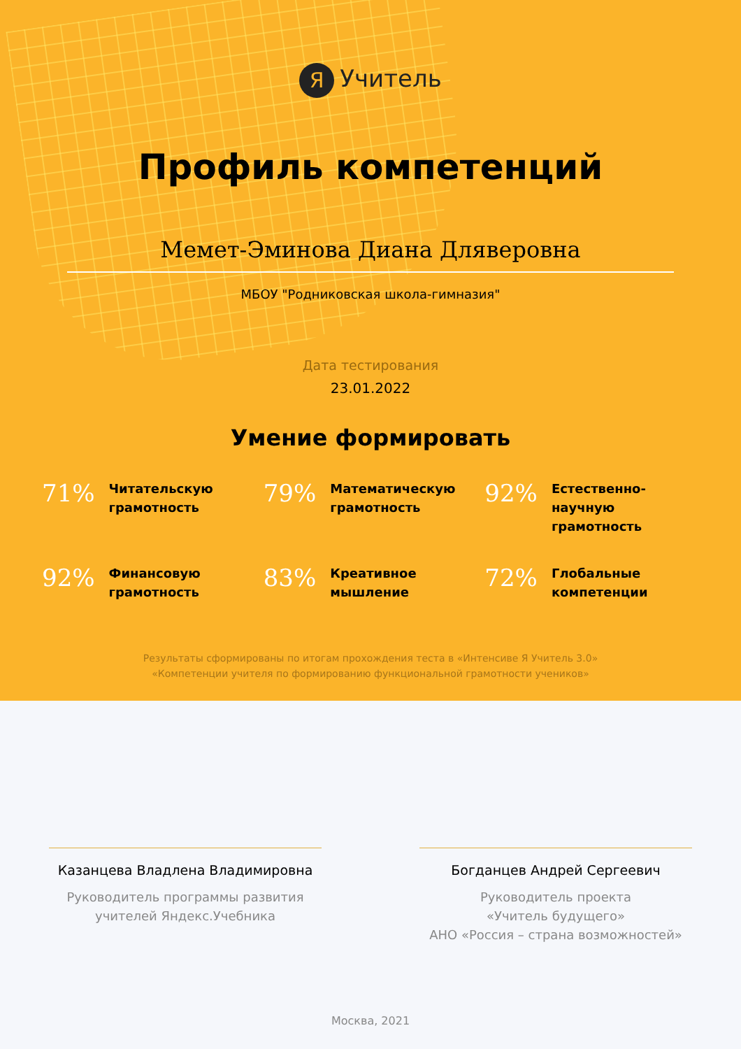Я Учитель
Профиль компетенций
Мемет-Эминова Диана Дляверовна
МБОУ "Родниковская школа-гимназия"
Дата тестирования
23.01.2022
Умение формировать
71%
Читательскую
грамотность
79%
Математическую
грамотность
92%
Естественно-
научную
грамотность
92%
Финансовую
грамотность
83%
Креативное
мышление
72%
Глобальные
компетенции
Результаты сформированы по итогам прохождения теста в «Интенсиве Я Учитель 3.0»
«Компетенции учителя по формированию функциональной грамотности учеников»
Казанцева Владлена Владимировна
Руководитель программы развития
учителей Яндекс.Учебника
Богданцев Андрей Сергеевич
Руководитель проекта
«Учитель будущего»
АНО «Россия – страна возможностей»
Москва, 2021